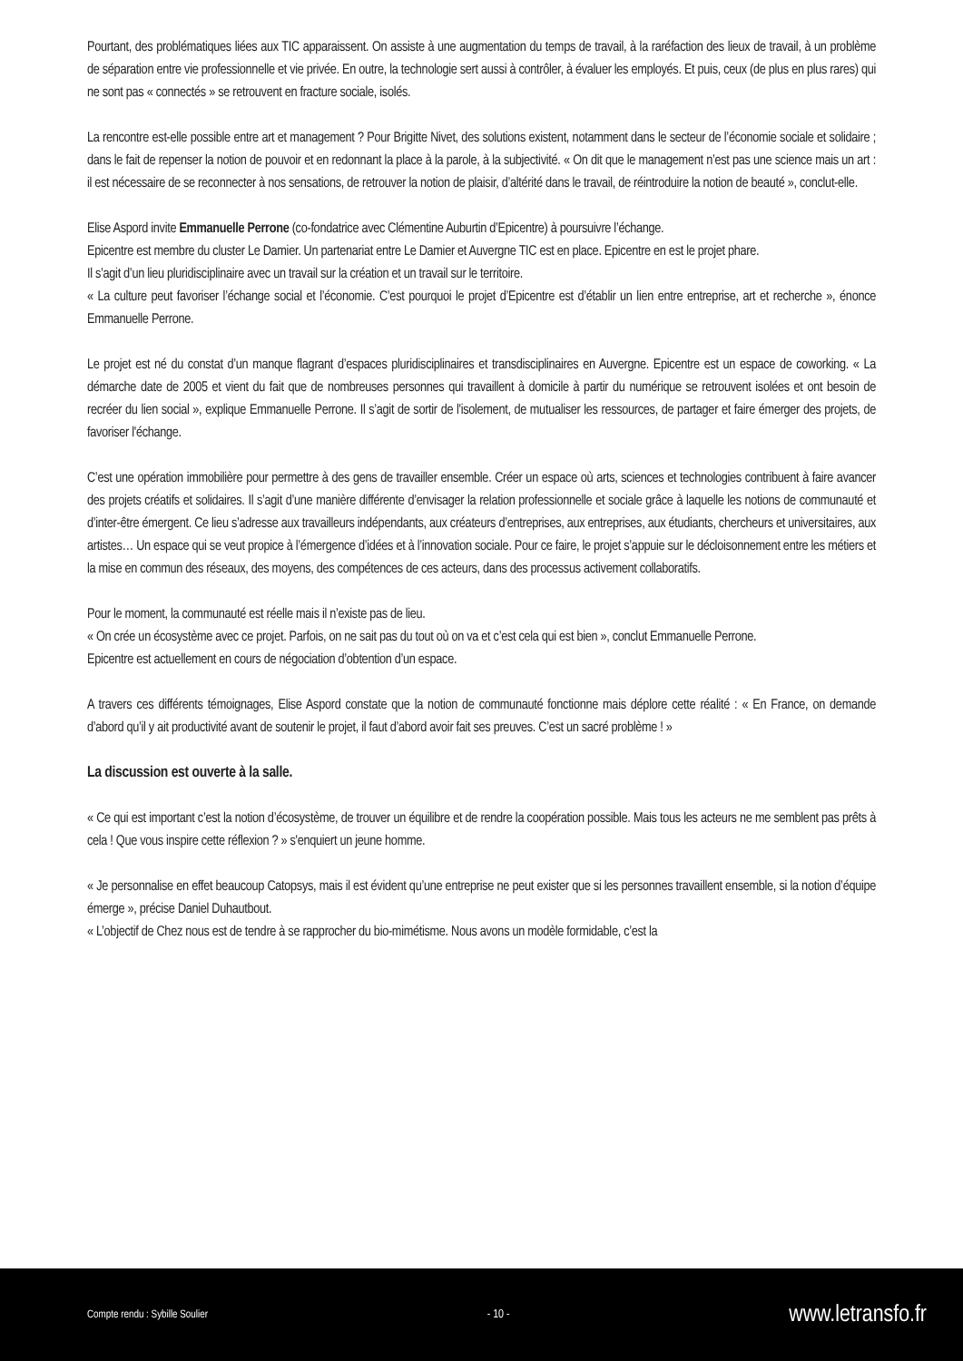Pourtant, des problématiques liées aux TIC apparaissent. On assiste à une augmentation du temps de travail, à la raréfaction des lieux de travail, à un problème de séparation entre vie professionnelle et vie privée. En outre, la technologie sert aussi à contrôler, à évaluer les employés. Et puis, ceux (de plus en plus rares) qui ne sont pas « connectés » se retrouvent en fracture sociale, isolés.
La rencontre est-elle possible entre art et management ? Pour Brigitte Nivet, des solutions existent, notamment dans le secteur de l’économie sociale et solidaire ; dans le fait de repenser la notion de pouvoir et en redonnant la place à la parole, à la subjectivité. « On dit que le management n’est pas une science mais un art : il est nécessaire de se reconnecter à nos sensations, de retrouver la notion de plaisir, d’altérité dans le travail, de réintroduire la notion de beauté », conclut-elle.
Elise Aspord invite Emmanuelle Perrone (co-fondatrice avec Clémentine Auburtin d’Epicentre) à poursuivre l’échange.
Epicentre est membre du cluster Le Damier. Un partenariat entre Le Damier et Auvergne TIC est en place. Epicentre en est le projet phare.
Il s’agit d’un lieu pluridisciplinaire avec un travail sur la création et un travail sur le territoire.
« La culture peut favoriser l’échange social et l’économie. C’est pourquoi le projet d’Epicentre est d’établir un lien entre entreprise, art et recherche », énonce Emmanuelle Perrone.
Le projet est né du constat d’un manque flagrant d’espaces pluridisciplinaires et transdisciplinaires en Auvergne. Epicentre est un espace de coworking. « La démarche date de 2005 et vient du fait que de nombreuses personnes qui travaillent à domicile à partir du numérique se retrouvent isolées et ont besoin de recréer du lien social », explique Emmanuelle Perrone. Il s’agit de sortir de l'isolement, de mutualiser les ressources, de partager et faire émerger des projets, de favoriser l'échange.
C’est une opération immobilière pour permettre à des gens de travailler ensemble. Créer un espace où arts, sciences et technologies contribuent à faire avancer des projets créatifs et solidaires. Il s’agit d’une manière différente d’envisager la relation professionnelle et sociale grâce à laquelle les notions de communauté et d’inter-être émergent. Ce lieu s’adresse aux travailleurs indépendants, aux créateurs d’entreprises, aux entreprises, aux étudiants, chercheurs et universitaires, aux artistes… Un espace qui se veut propice à l’émergence d’idées et à l’innovation sociale. Pour ce faire, le projet s’appuie sur le décloisonnement entre les métiers et la mise en commun des réseaux, des moyens, des compétences de ces acteurs, dans des processus activement collaboratifs.
Pour le moment, la communauté est réelle mais il n’existe pas de lieu.
« On crée un écosystème avec ce projet. Parfois, on ne sait pas du tout où on va et c’est cela qui est bien », conclut Emmanuelle Perrone.
Epicentre est actuellement en cours de négociation d’obtention d’un espace.
A travers ces différents témoignages, Elise Aspord constate que la notion de communauté fonctionne mais déplore cette réalité : « En France, on demande d’abord qu’il y ait productivité avant de soutenir le projet, il faut d’abord avoir fait ses preuves. C’est un sacré problème ! »
La discussion est ouverte à la salle.
« Ce qui est important c’est la notion d’écosystème, de trouver un équilibre et de rendre la coopération possible. Mais tous les acteurs ne me semblent pas prêts à cela ! Que vous inspire cette réflexion ? » s'enquiert un jeune homme.
« Je personnalise en effet beaucoup Catopsys, mais il est évident qu’une entreprise ne peut exister que si les personnes travaillent ensemble, si la notion d’équipe émerge », précise Daniel Duhautbout.
« L’objectif de Chez nous est de tendre à se rapprocher du bio-mimétisme. Nous avons un modèle formidable, c’est la
Compte rendu : Sybille Soulier - 10 - www.letransfo.fr